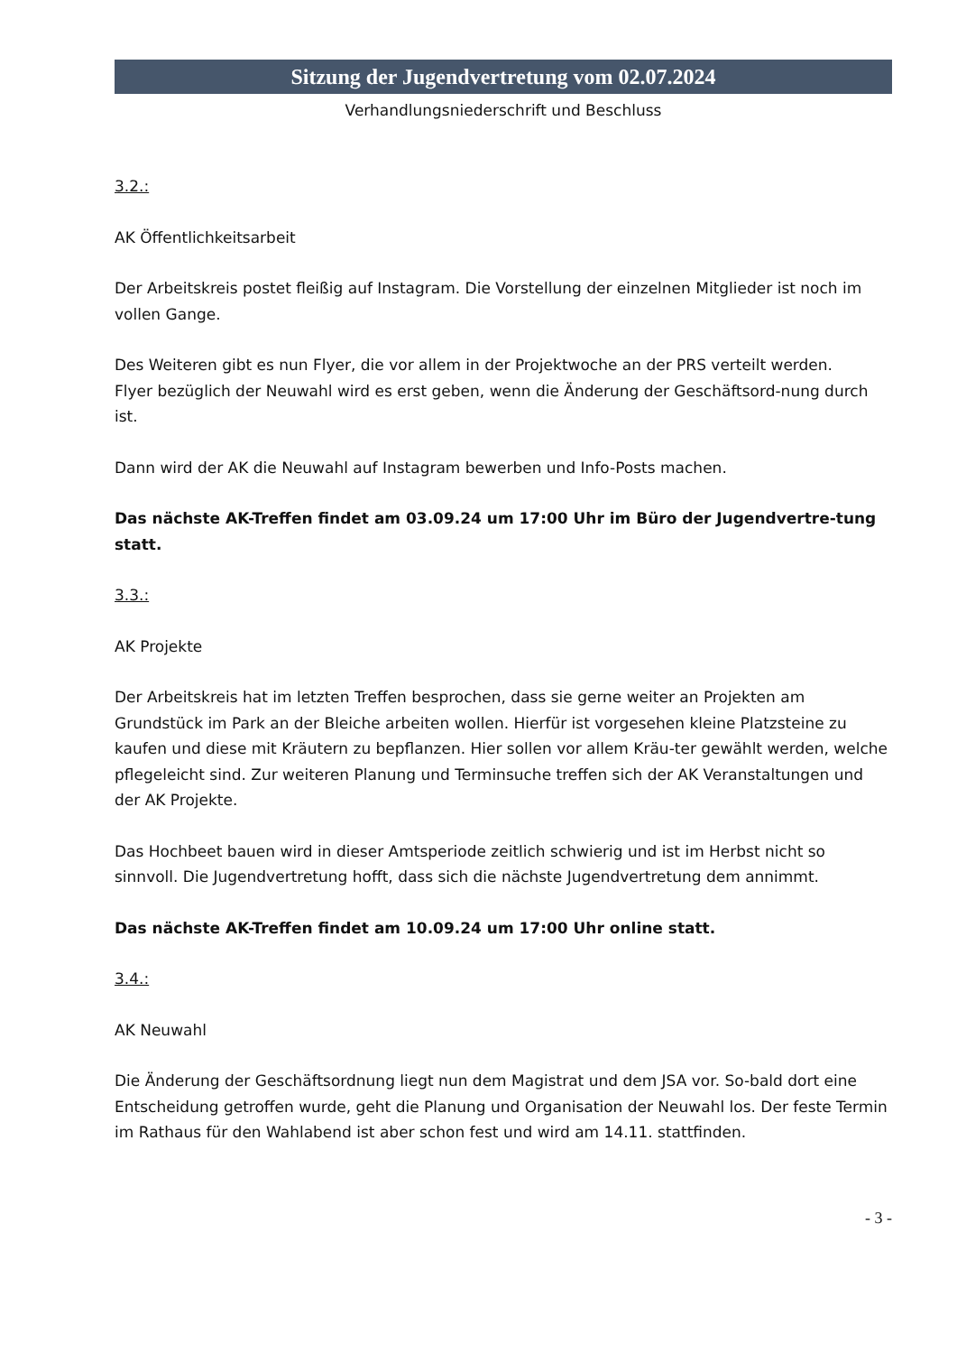Sitzung der Jugendvertretung vom 02.07.2024
Verhandlungsniederschrift und Beschluss
3.2.:
AK Öffentlichkeitsarbeit
Der Arbeitskreis postet fleißig auf Instagram. Die Vorstellung der einzelnen Mitglieder ist noch im vollen Gange.
Des Weiteren gibt es nun Flyer, die vor allem in der Projektwoche an der PRS verteilt werden.
Flyer bezüglich der Neuwahl wird es erst geben, wenn die Änderung der Geschäftsord-nung durch ist.
Dann wird der AK die Neuwahl auf Instagram bewerben und Info-Posts machen.
Das nächste AK-Treffen findet am 03.09.24 um 17:00 Uhr im Büro der Jugendvertre-tung statt.
3.3.:
AK Projekte
Der Arbeitskreis hat im letzten Treffen besprochen, dass sie gerne weiter an Projekten am Grundstück im Park an der Bleiche arbeiten wollen. Hierfür ist vorgesehen kleine Platzsteine zu kaufen und diese mit Kräutern zu bepflanzen. Hier sollen vor allem Kräu-ter gewählt werden, welche pflegeleicht sind. Zur weiteren Planung und Terminsuche treffen sich der AK Veranstaltungen und der AK Projekte.
Das Hochbeet bauen wird in dieser Amtsperiode zeitlich schwierig und ist im Herbst nicht so sinnvoll. Die Jugendvertretung hofft, dass sich die nächste Jugendvertretung dem annimmt.
Das nächste AK-Treffen findet am 10.09.24 um 17:00 Uhr online statt.
3.4.:
AK Neuwahl
Die Änderung der Geschäftsordnung liegt nun dem Magistrat und dem JSA vor. So-bald dort eine Entscheidung getroffen wurde, geht die Planung und Organisation der Neuwahl los. Der feste Termin im Rathaus für den Wahlabend ist aber schon fest und wird am 14.11. stattfinden.
- 3 -